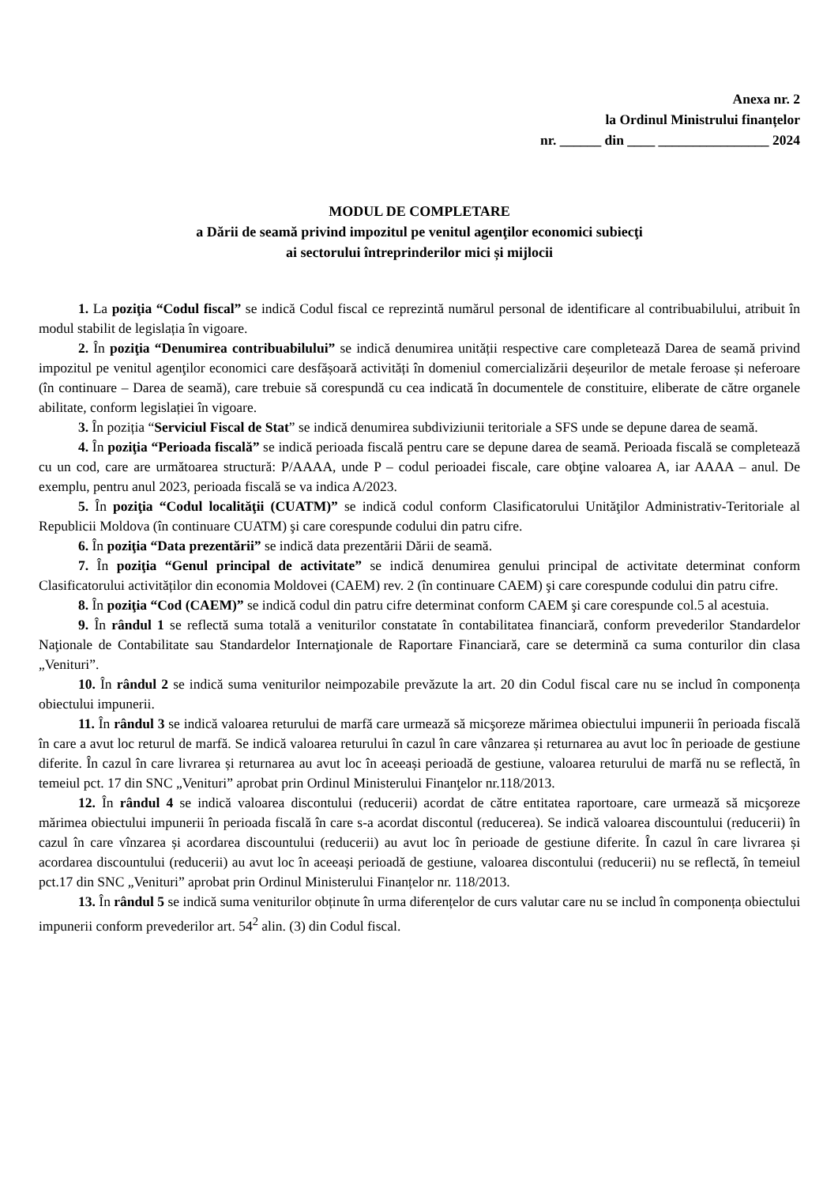Anexa nr. 2
la Ordinul Ministrului finanțelor
nr. ______ din ____ ________________ 2024
MODUL DE COMPLETARE
a Dării de seamă privind impozitul pe venitul agenţilor economici subiecţi
ai sectorului întreprinderilor mici și mijlocii
1. La poziţia “Codul fiscal” se indică Codul fiscal ce reprezintă numărul personal de identificare al contribuabilului, atribuit în modul stabilit de legislația în vigoare.
2. În poziţia “Denumirea contribuabilului” se indică denumirea unității respective care completează Darea de seamă privind impozitul pe venitul agenţilor economici care desfășoară activități în domeniul comercializării deșeurilor de metale feroase și neferoare (în continuare – Darea de seamă), care trebuie să corespundă cu cea indicată în documentele de constituire, eliberate de către organele abilitate, conform legislației în vigoare.
3. În poziția “Serviciul Fiscal de Stat” se indică denumirea subdiviziunii teritoriale a SFS unde se depune darea de seamă.
4. În poziţia “Perioada fiscală” se indică perioada fiscală pentru care se depune darea de seamă. Perioada fiscală se completează cu un cod, care are următoarea structură: P/AAAA, unde P – codul perioadei fiscale, care obţine valoarea A, iar AAAA – anul. De exemplu, pentru anul 2023, perioada fiscală se va indica A/2023.
5. În poziţia “Codul localităţii (CUATM)” se indică codul conform Clasificatorului Unităţilor Administrativ-Teritoriale al Republicii Moldova (în continuare CUATM) şi care corespunde codului din patru cifre.
6. În poziţia “Data prezentării” se indică data prezentării Dării de seamă.
7. În poziţia “Genul principal de activitate” se indică denumirea genului principal de activitate determinat conform Clasificatorului activităților din economia Moldovei (CAEM) rev. 2 (în continuare CAEM) şi care corespunde codului din patru cifre.
8. În poziţia “Cod (CAEM)” se indică codul din patru cifre determinat conform CAEM şi care corespunde col.5 al acestuia.
9. În rândul 1 se reflectă suma totală a veniturilor constatate în contabilitatea financiară, conform prevederilor Standardelor Naţionale de Contabilitate sau Standardelor Internaţionale de Raportare Financiară, care se determină ca suma conturilor din clasa „Venituri”.
10. În rândul 2 se indică suma veniturilor neimpozabile prevăzute la art. 20 din Codul fiscal care nu se includ în componența obiectului impunerii.
11. În rândul 3 se indică valoarea returului de marfă care urmează să micşoreze mărimea obiectului impunerii în perioada fiscală în care a avut loc returul de marfă. Se indică valoarea returului în cazul în care vânzarea și returnarea au avut loc în perioade de gestiune diferite. În cazul în care livrarea și returnarea au avut loc în aceeași perioadă de gestiune, valoarea returului de marfă nu se reflectă, în temeiul pct. 17 din SNC „Venituri” aprobat prin Ordinul Ministerului Finanţelor nr.118/2013.
12. În rândul 4 se indică valoarea discontului (reducerii) acordat de către entitatea raportoare, care urmează să micşoreze mărimea obiectului impunerii în perioada fiscală în care s-a acordat discontul (reducerea). Se indică valoarea discountului (reducerii) în cazul în care vînzarea și acordarea discountului (reducerii) au avut loc în perioade de gestiune diferite. În cazul în care livrarea și acordarea discountului (reducerii) au avut loc în aceeași perioadă de gestiune, valoarea discontului (reducerii) nu se reflectă, în temeiul pct.17 din SNC „Venituri” aprobat prin Ordinul Ministerului Finanțelor nr. 118/2013.
13. În rândul 5 se indică suma veniturilor obținute în urma diferențelor de curs valutar care nu se includ în componența obiectului impunerii conform prevederilor art. 54<sup>2</sup> alin. (3) din Codul fiscal.